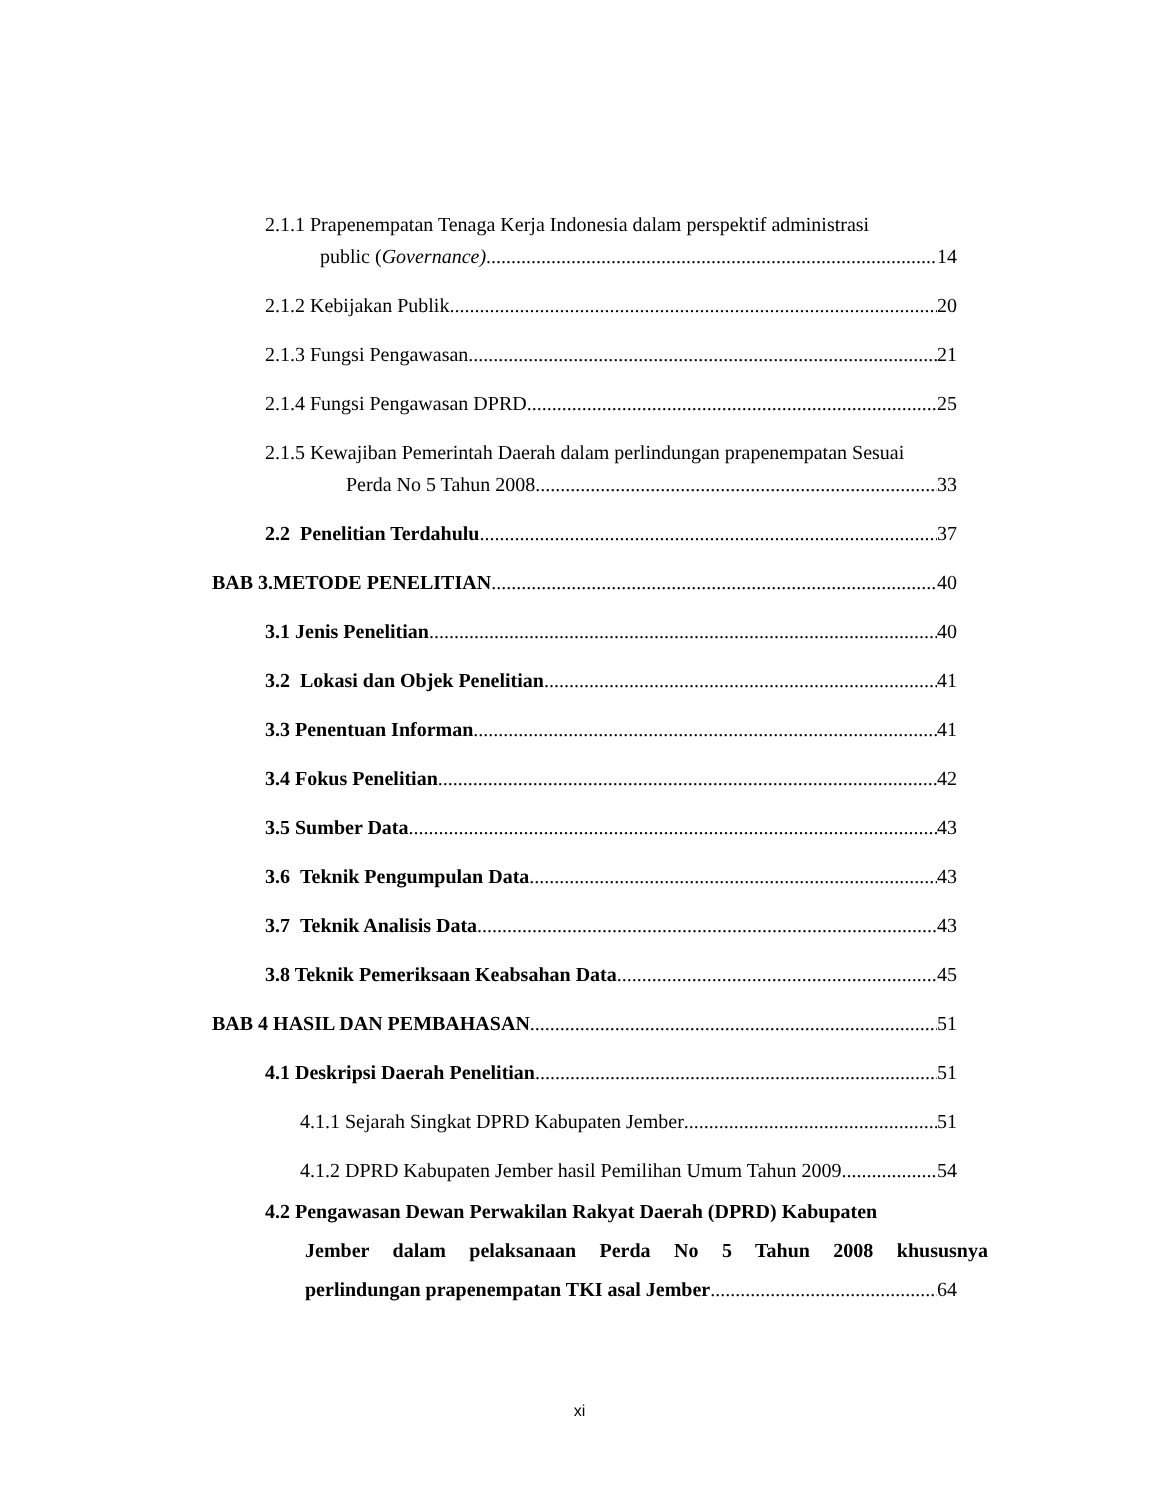2.1.1 Prapenempatan Tenaga Kerja Indonesia dalam perspektif administrasi
public (Governance) 14
2.1.2 Kebijakan Publik 20
2.1.3 Fungsi Pengawasan 21
2.1.4 Fungsi Pengawasan DPRD 25
2.1.5 Kewajiban Pemerintah Daerah dalam perlindungan prapenempatan Sesuai
Perda No 5 Tahun 2008 33
2.2 Penelitian Terdahulu 37
BAB 3.METODE PENELITIAN 40
3.1 Jenis Penelitian 40
3.2 Lokasi dan Objek Penelitian 41
3.3 Penentuan Informan 41
3.4 Fokus Penelitian 42
3.5 Sumber Data 43
3.6 Teknik Pengumpulan Data 43
3.7 Teknik Analisis Data 43
3.8 Teknik Pemeriksaan Keabsahan Data 45
BAB 4 HASIL DAN PEMBAHASAN 51
4.1 Deskripsi Daerah Penelitian 51
4.1.1 Sejarah Singkat DPRD Kabupaten Jember 51
4.1.2 DPRD Kabupaten Jember hasil Pemilihan Umum Tahun 2009 54
4.2 Pengawasan Dewan Perwakilan Rakyat Daerah (DPRD) Kabupaten
Jember dalam pelaksanaan Perda No 5 Tahun 2008 khususnya
perlindungan prapenempatan TKI asal Jember 64
xi